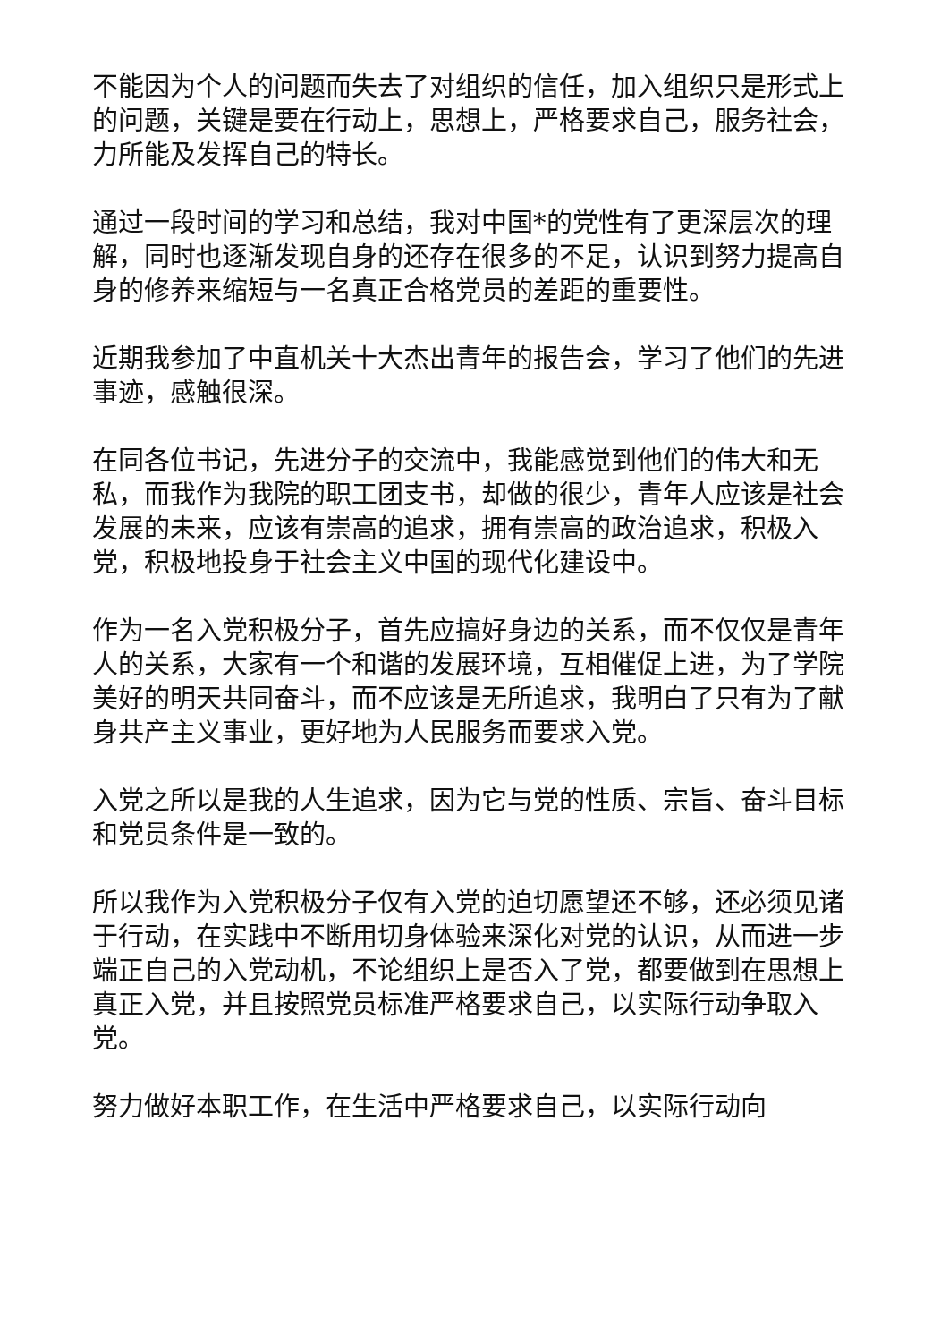不能因为个人的问题而失去了对组织的信任，加入组织只是形式上的问题，关键是要在行动上，思想上，严格要求自己，服务社会，力所能及发挥自己的特长。
通过一段时间的学习和总结，我对中国*的党性有了更深层次的理解，同时也逐渐发现自身的还存在很多的不足，认识到努力提高自身的修养来缩短与一名真正合格党员的差距的重要性。
近期我参加了中直机关十大杰出青年的报告会，学习了他们的先进事迹，感触很深。
在同各位书记，先进分子的交流中，我能感觉到他们的伟大和无私，而我作为我院的职工团支书，却做的很少，青年人应该是社会发展的未来，应该有崇高的追求，拥有崇高的政治追求，积极入党，积极地投身于社会主义中国的现代化建设中。
作为一名入党积极分子，首先应搞好身边的关系，而不仅仅是青年人的关系，大家有一个和谐的发展环境，互相催促上进，为了学院美好的明天共同奋斗，而不应该是无所追求，我明白了只有为了献身共产主义事业，更好地为人民服务而要求入党。
入党之所以是我的人生追求，因为它与党的性质、宗旨、奋斗目标和党员条件是一致的。
所以我作为入党积极分子仅有入党的迫切愿望还不够，还必须见诸于行动，在实践中不断用切身体验来深化对党的认识，从而进一步端正自己的入党动机，不论组织上是否入了党，都要做到在思想上真正入党，并且按照党员标准严格要求自己，以实际行动争取入党。
努力做好本职工作，在生活中严格要求自己，以实际行动向